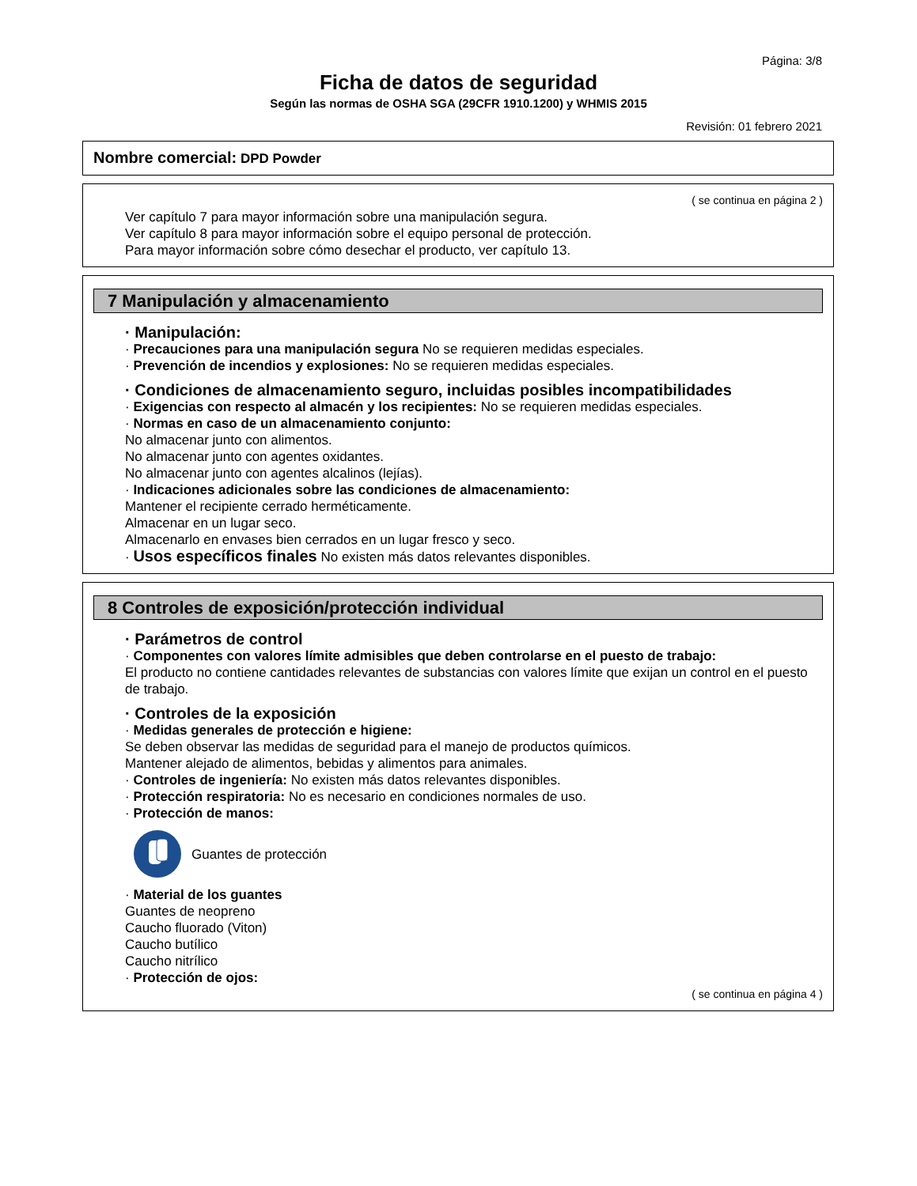Página: 3/8
Ficha de datos de seguridad
Según las normas de OSHA SGA (29CFR 1910.1200) y WHMIS 2015
Revisión: 01 febrero 2021
Nombre comercial: DPD Powder
( se continua en página 2 )
Ver capítulo 7 para mayor información sobre una manipulación segura.
Ver capítulo 8 para mayor información sobre el equipo personal de protección.
Para mayor información sobre cómo desechar el producto, ver capítulo 13.
7 Manipulación y almacenamiento
· Manipulación:
· Precauciones para una manipulación segura No se requieren medidas especiales.
· Prevención de incendios y explosiones: No se requieren medidas especiales.
· Condiciones de almacenamiento seguro, incluidas posibles incompatibilidades
· Exigencias con respecto al almacén y los recipientes: No se requieren medidas especiales.
· Normas en caso de un almacenamiento conjunto:
No almacenar junto con alimentos.
No almacenar junto con agentes oxidantes.
No almacenar junto con agentes alcalinos (lejías).
· Indicaciones adicionales sobre las condiciones de almacenamiento:
Mantener el recipiente cerrado herméticamente.
Almacenar en un lugar seco.
Almacenarlo en envases bien cerrados en un lugar fresco y seco.
· Usos específicos finales No existen más datos relevantes disponibles.
8 Controles de exposición/protección individual
· Parámetros de control
· Componentes con valores límite admisibles que deben controlarse en el puesto de trabajo:
El producto no contiene cantidades relevantes de substancias con valores límite que exijan un control en el puesto de trabajo.
· Controles de la exposición
· Medidas generales de protección e higiene:
Se deben observar las medidas de seguridad para el manejo de productos químicos.
Mantener alejado de alimentos, bebidas y alimentos para animales.
· Controles de ingeniería: No existen más datos relevantes disponibles.
· Protección respiratoria: No es necesario en condiciones normales de uso.
· Protección de manos:
Guantes de protección
· Material de los guantes
Guantes de neopreno
Caucho fluorado (Viton)
Caucho butílico
Caucho nitrílico
· Protección de ojos:
( se continua en página 4 )